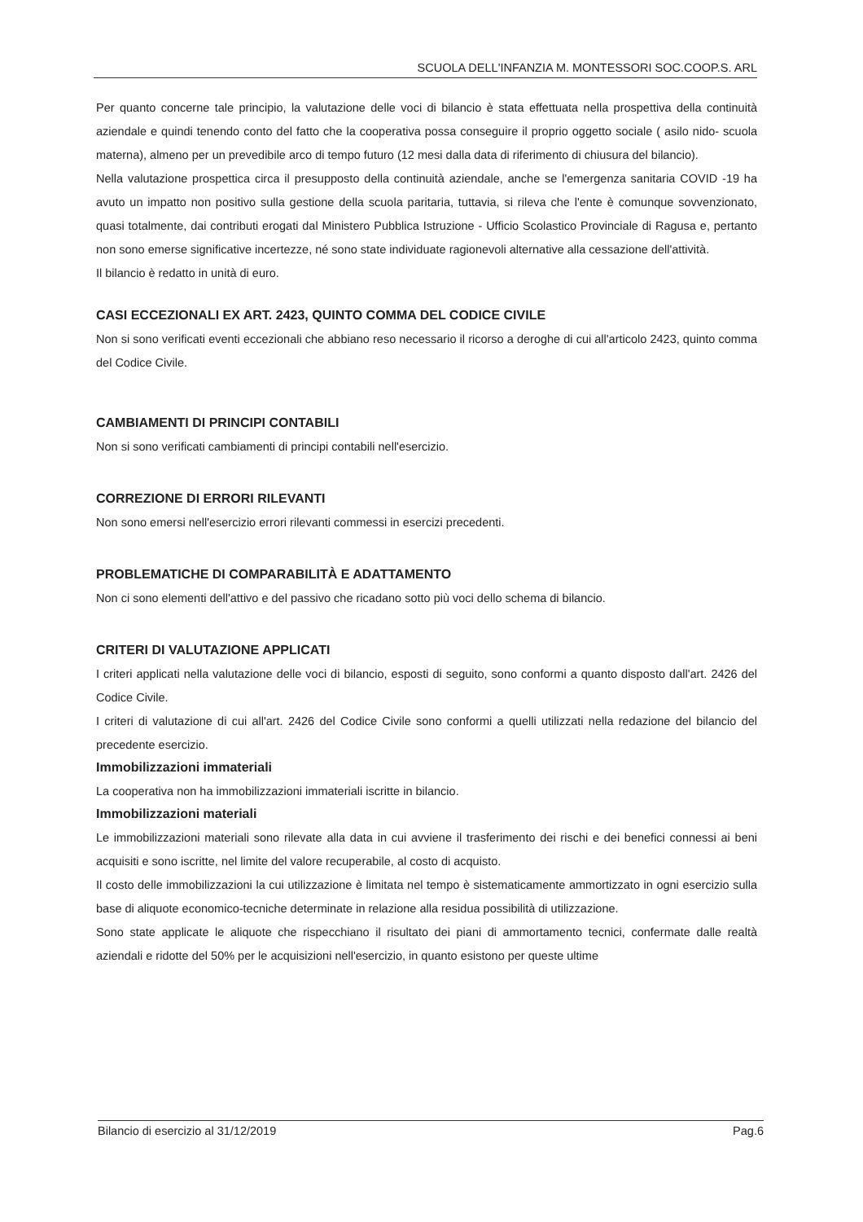SCUOLA DELL'INFANZIA M. MONTESSORI SOC.COOP.S. ARL
Per quanto concerne tale principio, la valutazione delle voci di bilancio è stata effettuata nella prospettiva della continuità aziendale e quindi tenendo conto del fatto che la cooperativa possa conseguire il proprio oggetto sociale ( asilo nido- scuola materna), almeno per un prevedibile arco di tempo futuro (12 mesi dalla data di riferimento di chiusura del bilancio).
Nella valutazione prospettica circa il presupposto della continuità aziendale, anche se l'emergenza sanitaria COVID -19 ha avuto un impatto non positivo sulla gestione della scuola paritaria, tuttavia, si rileva che l'ente è comunque sovvenzionato, quasi totalmente, dai contributi erogati dal Ministero Pubblica Istruzione - Ufficio Scolastico Provinciale di Ragusa e, pertanto non sono emerse significative incertezze, né sono state individuate ragionevoli alternative alla cessazione dell'attività.
Il bilancio è redatto in unità di euro.
CASI ECCEZIONALI EX ART. 2423, QUINTO COMMA DEL CODICE CIVILE
Non si sono verificati eventi eccezionali che abbiano reso necessario il ricorso a deroghe di cui all'articolo 2423, quinto comma del Codice Civile.
CAMBIAMENTI DI PRINCIPI CONTABILI
Non si sono verificati cambiamenti di principi contabili nell'esercizio.
CORREZIONE DI ERRORI RILEVANTI
Non sono emersi nell'esercizio errori rilevanti commessi in esercizi precedenti.
PROBLEMATICHE DI COMPARABILITÀ E ADATTAMENTO
Non ci sono elementi dell'attivo e del passivo che ricadano sotto più voci dello schema di bilancio.
CRITERI DI VALUTAZIONE APPLICATI
I criteri applicati nella valutazione delle voci di bilancio, esposti di seguito, sono conformi a quanto disposto dall'art. 2426 del Codice Civile.
I criteri di valutazione di cui all'art. 2426 del Codice Civile sono conformi a quelli utilizzati nella redazione del bilancio del precedente esercizio.
Immobilizzazioni immateriali
La cooperativa non ha immobilizzazioni immateriali iscritte in bilancio.
Immobilizzazioni materiali
Le immobilizzazioni materiali sono rilevate alla data in cui avviene il trasferimento dei rischi e dei benefici connessi ai beni acquisiti e sono iscritte, nel limite del valore recuperabile, al costo di acquisto.
Il costo delle immobilizzazioni la cui utilizzazione è limitata nel tempo è sistematicamente ammortizzato in ogni esercizio sulla base di aliquote economico-tecniche determinate in relazione alla residua possibilità di utilizzazione.
Sono state applicate le aliquote che rispecchiano il risultato dei piani di ammortamento tecnici, confermate dalle realtà aziendali e ridotte del 50% per le acquisizioni nell'esercizio, in quanto esistono per queste ultime
Bilancio di esercizio al 31/12/2019 Pag.6